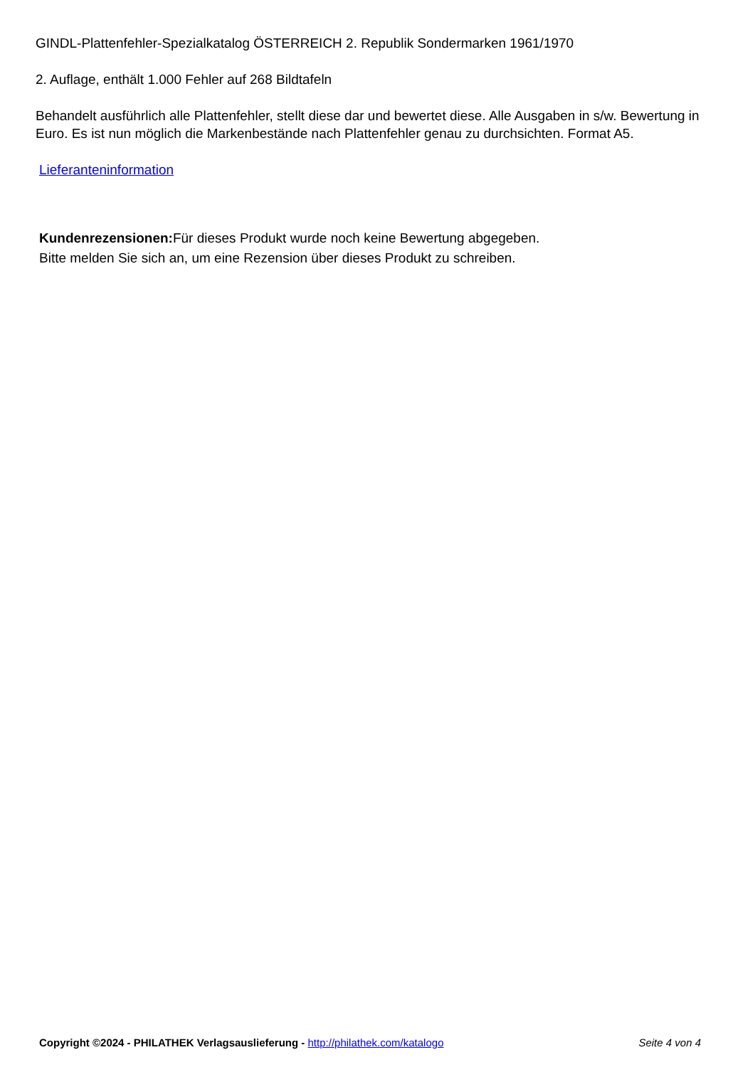GINDL-Plattenfehler-Spezialkatalog ÖSTERREICH 2. Republik Sondermarken 1961/1970
2. Auflage, enthält 1.000 Fehler auf 268 Bildtafeln
Behandelt ausführlich alle Plattenfehler, stellt diese dar und bewertet diese. Alle Ausgaben in s/w. Bewertung in Euro. Es ist nun möglich die Markenbestände nach Plattenfehler genau zu durchsichten. Format A5.
Lieferanteninformation
Kundenrezensionen: Für dieses Produkt wurde noch keine Bewertung abgegeben.
Bitte melden Sie sich an, um eine Rezension über dieses Produkt zu schreiben.
Copyright ©2024 - PHILATHEK Verlagsauslieferung - http://philathek.com/katalogo Seite 4 von 4